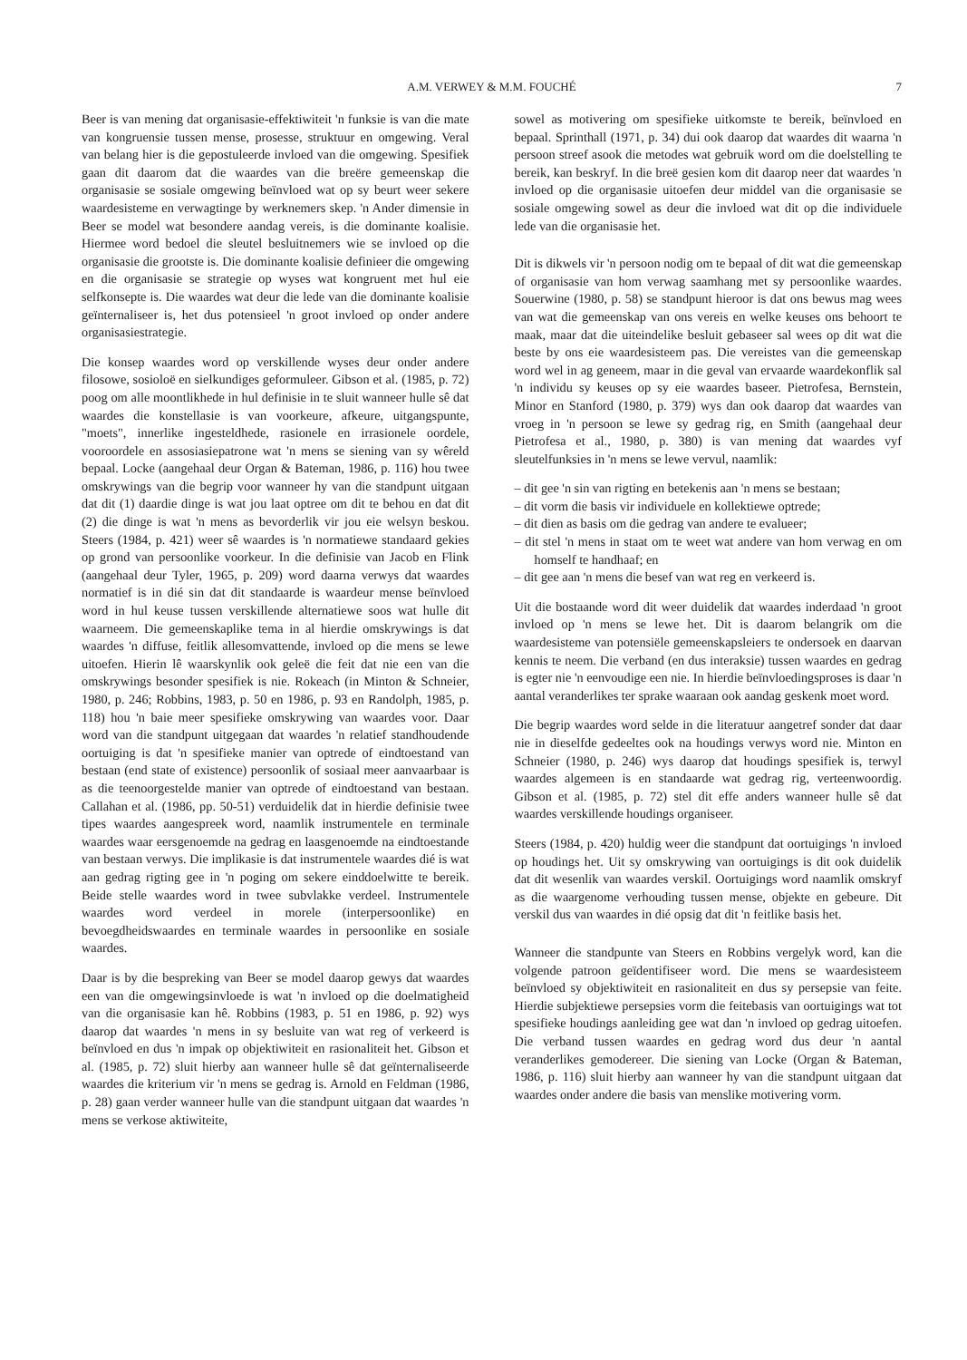A.M. VERWEY & M.M. FOUCHÉ 7
Beer is van mening dat organisasie-effektiwiteit 'n funksie is van die mate van kongruensie tussen mense, prosesse, struktuur en omgewing. Veral van belang hier is die gepostuleerde invloed van die omgewing. Spesifiek gaan dit daarom dat die waardes van die breëre gemeenskap die organisasie se sosiale omgewing beïnvloed wat op sy beurt weer sekere waardesisteme en verwagtinge by werknemers skep. 'n Ander dimensie in Beer se model wat besondere aandag vereis, is die dominante koalisie. Hiermee word bedoel die sleutel besluitnemers wie se invloed op die organisasie die grootste is. Die dominante koalisie definieer die omgewing en die organisasie se strategie op wyses wat kongruent met hul eie selfkonsepte is. Die waardes wat deur die lede van die dominante koalisie geïnternaliseer is, het dus potensieel 'n groot invloed op onder andere organisasiestrategie.
Die konsep waardes word op verskillende wyses deur onder andere filosowe, sosioloë en sielkundiges geformuleer. Gibson et al. (1985, p. 72) poog om alle moontlikhede in hul definisie in te sluit wanneer hulle sê dat waardes die konstellasie is van voorkeure, afkeure, uitgangspunte, "moets", innerlike ingesteldhede, rasionele en irrasionele oordele, vooroordele en assosiasiepatrone wat 'n mens se siening van sy wêreld bepaal. Locke (aangehaal deur Organ & Bateman, 1986, p. 116) hou twee omskrywings van die begrip voor wanneer hy van die standpunt uitgaan dat dit (1) daardie dinge is wat jou laat optree om dit te behou en dat dit (2) die dinge is wat 'n mens as bevorderlik vir jou eie welsyn beskou. Steers (1984, p. 421) weer sê waardes is 'n normatiewe standaard gekies op grond van persoonlike voorkeur. In die definisie van Jacob en Flink (aangehaal deur Tyler, 1965, p. 209) word daarna verwys dat waardes normatief is in dié sin dat dit standaarde is waardeur mense beïnvloed word in hul keuse tussen verskillende alternatiewe soos wat hulle dit waarneem. Die gemeenskaplike tema in al hierdie omskrywings is dat waardes 'n diffuse, feitlik allesomvattende, invloed op die mens se lewe uitoefen. Hierin lê waarskynlik ook geleë die feit dat nie een van die omskrywings besonder spesifiek is nie. Rokeach (in Minton & Schneier, 1980, p. 246; Robbins, 1983, p. 50 en 1986, p. 93 en Randolph, 1985, p. 118) hou 'n baie meer spesifieke omskrywing van waardes voor. Daar word van die standpunt uitgegaan dat waardes 'n relatief standhoudende oortuiging is dat 'n spesifieke manier van optrede of eindtoestand van bestaan (end state of existence) persoonlik of sosiaal meer aanvaarbaar is as die teenoorgestelde manier van optrede of eindtoestand van bestaan. Callahan et al. (1986, pp. 50-51) verduidelik dat in hierdie definisie twee tipes waardes aangespreek word, naamlik instrumentele en terminale waardes waar eersgenoemde na gedrag en laasgenoemde na eindtoestande van bestaan verwys. Die implikasie is dat instrumentele waardes dié is wat aan gedrag rigting gee in 'n poging om sekere einddoelwitte te bereik. Beide stelle waardes word in twee subvlakke verdeel. Instrumentele waardes word verdeel in morele (interpersoonlike) en bevoegdheidswaardes en terminale waardes in persoonlike en sosiale waardes.
Daar is by die bespreking van Beer se model daarop gewys dat waardes een van die omgewingsinvloede is wat 'n invloed op die doelmatigheid van die organisasie kan hê. Robbins (1983, p. 51 en 1986, p. 92) wys daarop dat waardes 'n mens in sy besluite van wat reg of verkeerd is beïnvloed en dus 'n impak op objektiwiteit en rasionaliteit het. Gibson et al. (1985, p. 72) sluit hierby aan wanneer hulle sê dat geïnternaliseerde waardes die kriterium vir 'n mens se gedrag is. Arnold en Feldman (1986, p. 28) gaan verder wanneer hulle van die standpunt uitgaan dat waardes 'n mens se verkose aktiwiteite,
sowel as motivering om spesifieke uitkomste te bereik, beïnvloed en bepaal. Sprinthall (1971, p. 34) dui ook daarop dat waardes dit waarna 'n persoon streef asook die metodes wat gebruik word om die doelstelling te bereik, kan beskryf. In die breë gesien kom dit daarop neer dat waardes 'n invloed op die organisasie uitoefen deur middel van die organisasie se sosiale omgewing sowel as deur die invloed wat dit op die individuele lede van die organisasie het.
Dit is dikwels vir 'n persoon nodig om te bepaal of dit wat die gemeenskap of organisasie van hom verwag saamhang met sy persoonlike waardes. Souerwine (1980, p. 58) se standpunt hieroor is dat ons bewus mag wees van wat die gemeenskap van ons vereis en welke keuses ons behoort te maak, maar dat die uiteindelike besluit gebaseer sal wees op dit wat die beste by ons eie waardesisteem pas. Die vereistes van die gemeenskap word wel in ag geneem, maar in die geval van ervaarde waardekonflik sal 'n individu sy keuses op sy eie waardes baseer. Pietrofesa, Bernstein, Minor en Stanford (1980, p. 379) wys dan ook daarop dat waardes van vroeg in 'n persoon se lewe sy gedrag rig, en Smith (aangehaal deur Pietrofesa et al., 1980, p. 380) is van mening dat waardes vyf sleutelfunksies in 'n mens se lewe vervul, naamlik:
– dit gee 'n sin van rigting en betekenis aan 'n mens se bestaan;
– dit vorm die basis vir individuele en kollektiewe optrede;
– dit dien as basis om die gedrag van andere te evalueer;
– dit stel 'n mens in staat om te weet wat andere van hom verwag en om homself te handhaaf; en
– dit gee aan 'n mens die besef van wat reg en verkeerd is.
Uit die bostaande word dit weer duidelik dat waardes inderdaad 'n groot invloed op 'n mens se lewe het. Dit is daarom belangrik om die waardesisteme van potensiële gemeenskapsleiers te ondersoek en daarvan kennis te neem. Die verband (en dus interaksie) tussen waardes en gedrag is egter nie 'n eenvoudige een nie. In hierdie beïnvloedingsproses is daar 'n aantal veranderlikes ter sprake waaraan ook aandag geskenk moet word.
Die begrip waardes word selde in die literatuur aangetref sonder dat daar nie in dieselfde gedeeltes ook na houdings verwys word nie. Minton en Schneier (1980, p. 246) wys daarop dat houdings spesifiek is, terwyl waardes algemeen is en standaarde wat gedrag rig, verteenwoordig. Gibson et al. (1985, p. 72) stel dit effe anders wanneer hulle sê dat waardes verskillende houdings organiseer.
Steers (1984, p. 420) huldig weer die standpunt dat oortuigings 'n invloed op houdings het. Uit sy omskrywing van oortuigings is dit ook duidelik dat dit wesenlik van waardes verskil. Oortuigings word naamlik omskryf as die waargenome verhouding tussen mense, objekte en gebeure. Dit verskil dus van waardes in dié opsig dat dit 'n feitlike basis het.
Wanneer die standpunte van Steers en Robbins vergelyk word, kan die volgende patroon geïdentifiseer word. Die mens se waardesisteem beïnvloed sy objektiwiteit en rasionaliteit en dus sy persepsie van feite. Hierdie subjektiewe persepsies vorm die feitebasis van oortuigings wat tot spesifieke houdings aanleiding gee wat dan 'n invloed op gedrag uitoefen. Die verband tussen waardes en gedrag word dus deur 'n aantal veranderlikes gemodereer. Die siening van Locke (Organ & Bateman, 1986, p. 116) sluit hierby aan wanneer hy van die standpunt uitgaan dat waardes onder andere die basis van menslike motivering vorm.